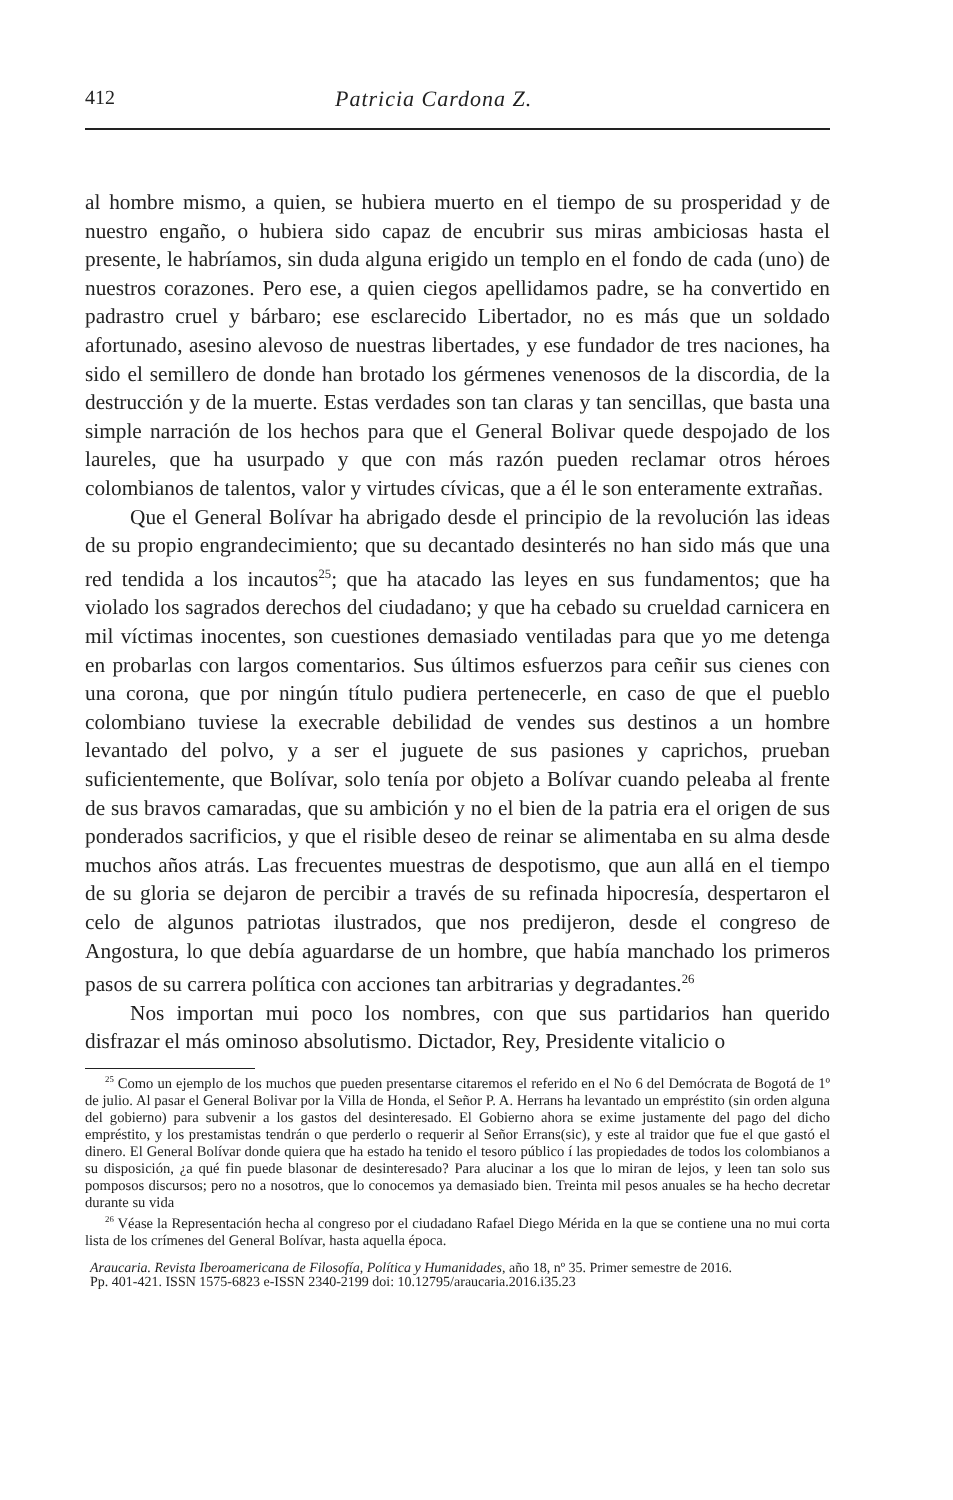412 Patricia Cardona Z.
al hombre mismo, a quien, se hubiera muerto en el tiempo de su prosperidad y de nuestro engaño, o hubiera sido capaz de encubrir sus miras ambiciosas hasta el presente, le habríamos, sin duda alguna erigido un templo en el fondo de cada (uno) de nuestros corazones. Pero ese, a quien ciegos apellidamos padre, se ha convertido en padrastro cruel y bárbaro; ese esclarecido Libertador, no es más que un soldado afortunado, asesino alevoso de nuestras libertades, y ese fundador de tres naciones, ha sido el semillero de donde han brotado los gérmenes venenosos de la discordia, de la destrucción y de la muerte. Estas verdades son tan claras y tan sencillas, que basta una simple narración de los hechos para que el General Bolivar quede despojado de los laureles, que ha usurpado y que con más razón pueden reclamar otros héroes colombianos de talentos, valor y virtudes cívicas, que a él le son enteramente extrañas.
Que el General Bolívar ha abrigado desde el principio de la revolución las ideas de su propio engrandecimiento; que su decantado desinterés no han sido más que una red tendida a los incautos<sup>25</sup>; que ha atacado las leyes en sus fundamentos; que ha violado los sagrados derechos del ciudadano; y que ha cebado su crueldad carnicera en mil víctimas inocentes, son cuestiones demasiado ventiladas para que yo me detenga en probarlas con largos comentarios. Sus últimos esfuerzos para ceñir sus cienes con una corona, que por ningún título pudiera pertenecerle, en caso de que el pueblo colombiano tuviese la execrable debilidad de vendes sus destinos a un hombre levantado del polvo, y a ser el juguete de sus pasiones y caprichos, prueban suficientemente, que Bolívar, solo tenía por objeto a Bolívar cuando peleaba al frente de sus bravos camaradas, que su ambición y no el bien de la patria era el origen de sus ponderados sacrificios, y que el risible deseo de reinar se alimentaba en su alma desde muchos años atrás. Las frecuentes muestras de despotismo, que aun allá en el tiempo de su gloria se dejaron de percibir a través de su refinada hipocresía, despertaron el celo de algunos patriotas ilustrados, que nos predijeron, desde el congreso de Angostura, lo que debía aguardarse de un hombre, que había manchado los primeros pasos de su carrera política con acciones tan arbitrarias y degradantes.<sup>26</sup>
Nos importan mui poco los nombres, con que sus partidarios han querido disfrazar el más ominoso absolutismo. Dictador, Rey, Presidente vitalicio o
<sup>25</sup> Como un ejemplo de los muchos que pueden presentarse citaremos el referido en el No 6 del Demócrata de Bogotá de 1º de julio. Al pasar el General Bolivar por la Villa de Honda, el Señor P. A. Herrans ha levantado un empréstito (sin orden alguna del gobierno) para subvenir a los gastos del desinteresado. El Gobierno ahora se exime justamente del pago del dicho empréstito, y los prestamistas tendrán o que perderlo o requerir al Señor Errans(sic), y este al traidor que fue el que gastó el dinero. El General Bolívar donde quiera que ha estado ha tenido el tesoro público í las propiedades de todos los colombianos a su disposición, ¿a qué fin puede blasonar de desinteresado? Para alucinar a los que lo miran de lejos, y leen tan solo sus pomposos discursos; pero no a nosotros, que lo conocemos ya demasiado bien. Treinta mil pesos anuales se ha hecho decretar durante su vida
<sup>26</sup> Véase la Representación hecha al congreso por el ciudadano Rafael Diego Mérida en la que se contiene una no mui corta lista de los crímenes del General Bolívar, hasta aquella época.
Araucaria. Revista Iberoamericana de Filosofía, Política y Humanidades, año 18, nº 35. Primer semestre de 2016.
Pp. 401-421. ISSN 1575-6823 e-ISSN 2340-2199 doi: 10.12795/araucaria.2016.i35.23